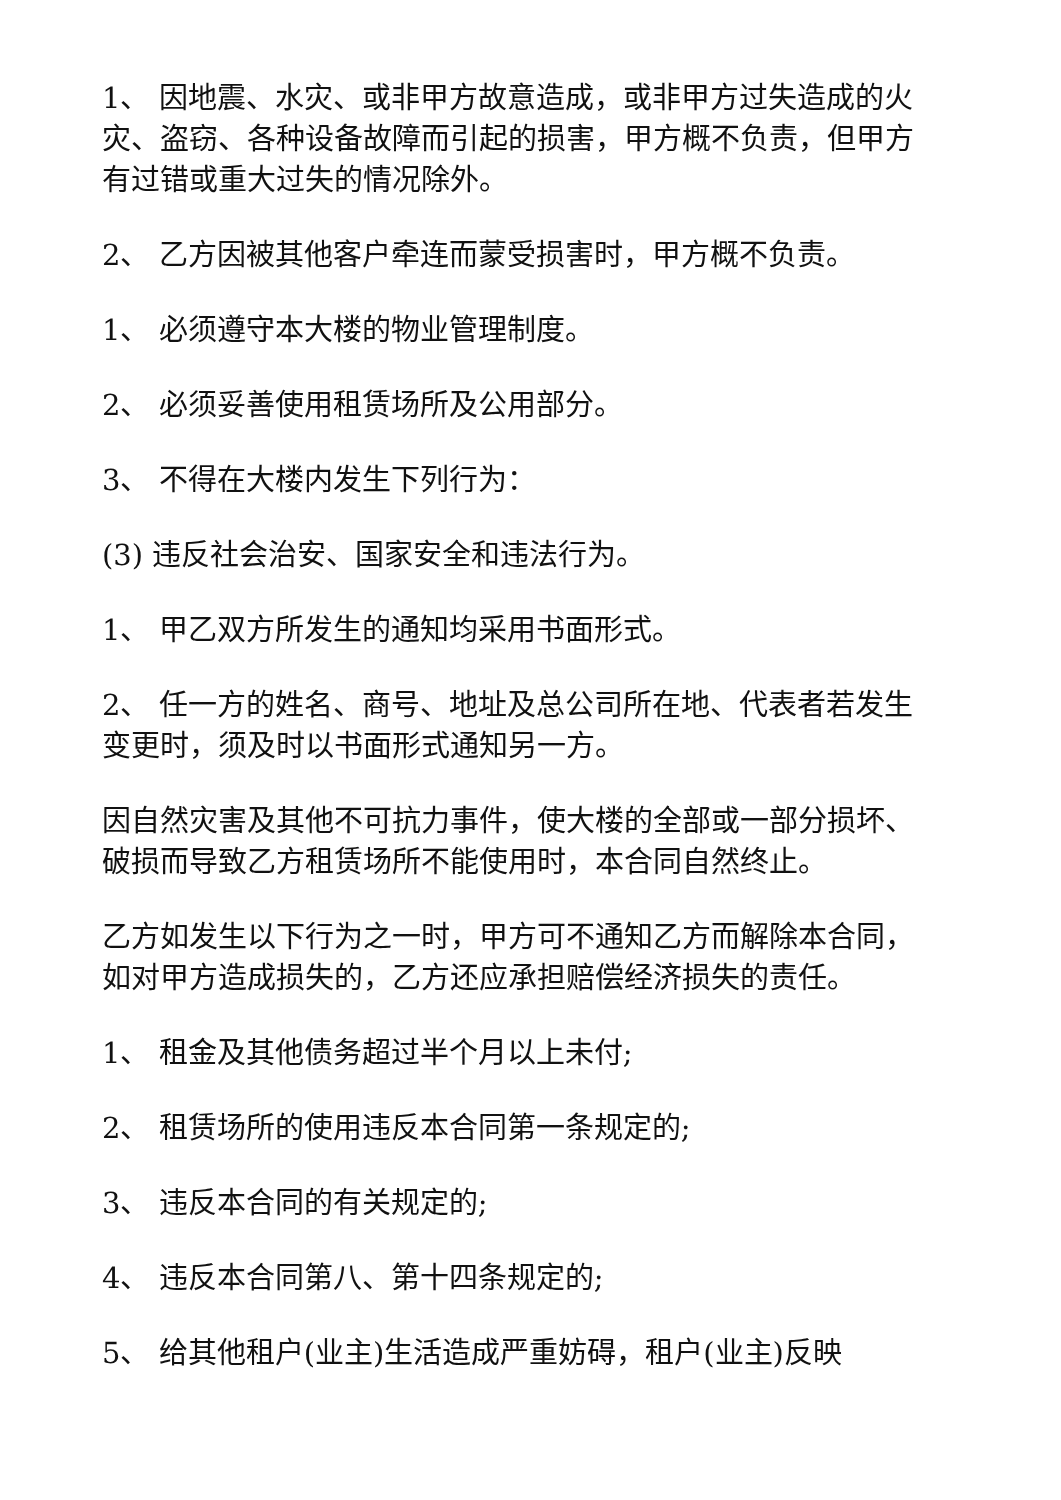1、 因地震、水灾、或非甲方故意造成，或非甲方过失造成的火灾、盗窃、各种设备故障而引起的损害，甲方概不负责，但甲方有过错或重大过失的情况除外。
2、 乙方因被其他客户牵连而蒙受损害时，甲方概不负责。
1、 必须遵守本大楼的物业管理制度。
2、 必须妥善使用租赁场所及公用部分。
3、 不得在大楼内发生下列行为：
(3) 违反社会治安、国家安全和违法行为。
1、 甲乙双方所发生的通知均采用书面形式。
2、 任一方的姓名、商号、地址及总公司所在地、代表者若发生变更时，须及时以书面形式通知另一方。
因自然灾害及其他不可抗力事件，使大楼的全部或一部分损坏、破损而导致乙方租赁场所不能使用时，本合同自然终止。
乙方如发生以下行为之一时，甲方可不通知乙方而解除本合同，如对甲方造成损失的，乙方还应承担赔偿经济损失的责任。
1、 租金及其他债务超过半个月以上未付;
2、 租赁场所的使用违反本合同第一条规定的;
3、 违反本合同的有关规定的;
4、 违反本合同第八、第十四条规定的;
5、 给其他租户(业主)生活造成严重妨碍，租户(业主)反映